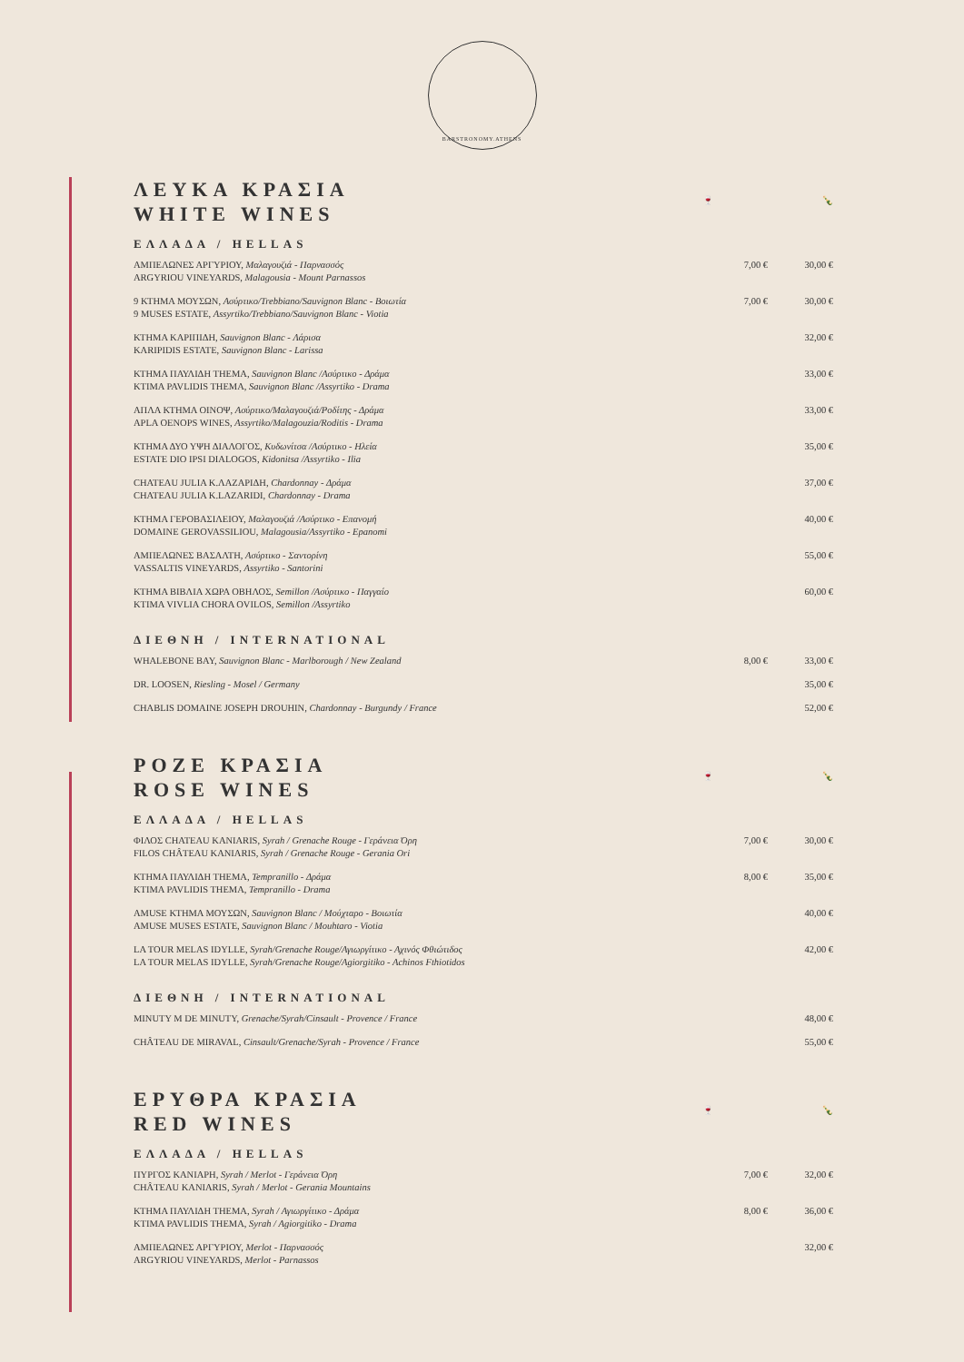BARSTRONOMY.ATHENS
ΛΕΥΚΑ ΚΡΑΣΙΑ
WHITE WINES
🍷 🍾
ΕΛΛΑΔΑ / HELLAS
| ΑΜΠΕΛΩΝΕΣ ΑΡΓΥΡΙΟΥ, Μαλαγουζιά - Παρνασσός ARGYRIOU VINEYARDS, Malagousia - Mount Parnassos | 7,00 € | 30,00 € |
| 9 ΚΤΗΜΑ ΜΟΥΣΩΝ, Ασύρτικο/Trebbiano/Sauvignon Blanc - Βοιωτία 9 MUSES ESTATE, Assyrtiko/Trebbiano/Sauvignon Blanc - Viotia | 7,00 € | 30,00 € |
| ΚΤΗΜΑ ΚΑΡΙΠΙΔΗ, Sauvignon Blanc - Λάρισα KARIPIDIS ESTATE, Sauvignon Blanc - Larissa | | 32,00 € |
| ΚΤΗΜΑ ΠΑΥΛΙΔΗ THEMA, Sauvignon Blanc /Ασύρτικο - Δράμα KTIMA PAVLIDIS THEMA, Sauvignon Blanc /Assyrtiko - Drama | | 33,00 € |
| ΑΠΛΑ ΚΤΗΜΑ ΟΙΝΟΨ, Ασύρτικο/Μαλαγουζιά/Ροδίτης - Δράμα APLA OENOPS WINES, Assyrtiko/Malagouzia/Roditis - Drama | | 33,00 € |
| ΚΤΗΜΑ ΔΥΟ ΥΨΗ ΔΙΑΛΟΓΟΣ, Κυδωνίτσα /Ασύρτικο - Ηλεία ESTATE DIO IPSI DIALOGOS, Kidonitsa /Assyrtiko - Ilia | | 35,00 € |
| CHATEAU JULIA Κ.ΛΑΖΑΡΙΔΗ, Chardonnay - Δράμα CHATEAU JULIA K.LAZARIDI, Chardonnay - Drama | | 37,00 € |
| ΚΤΗΜΑ ΓΕΡΟΒΑΣΙΛΕΙΟΥ, Μαλαγουζιά /Ασύρτικο - Επανομή DOMAINE GEROVASSILIOU, Malagousia/Assyrtiko - Epanomi | | 40,00 € |
| ΑΜΠΕΛΩΝΕΣ ΒΑΣΑΛΤΗ, Ασύρτικο - Σαντορίνη VASSALTIS VINEYARDS, Assyrtiko - Santorini | | 55,00 € |
| ΚΤΗΜΑ ΒΙΒΛΙΑ ΧΩΡΑ ΟΒΗΛΟΣ, Semillon /Ασύρτικο - Παγγαίο KTIMA VIVLIA CHORA OVILOS, Semillon /Assyrtiko | | 60,00 € |
ΔΙΕΘΝΗ / INTERNATIONAL
| WHALEBONE BAY, Sauvignon Blanc - Marlborough / New Zealand | 8,00 € | 33,00 € |
| DR. LOOSEN, Riesling - Mosel / Germany | | 35,00 € |
| CHABLIS DOMAINE JOSEPH DROUHIN, Chardonnay - Burgundy / France | | 52,00 € |
ΡΟΖΕ ΚΡΑΣΙΑ
ROSE WINES
🍷 🍾
ΕΛΛΑΔΑ / HELLAS
| ΦΙΛΟΣ CHATEAU KANIARIS, Syrah / Grenache Rouge - Γεράνεια Όρη FILOS CHÂTEAU KANIARIS, Syrah / Grenache Rouge - Gerania Ori | 7,00 € | 30,00 € |
| ΚΤΗΜΑ ΠΑΥΛΙΔΗ THEMA, Tempranillo - Δράμα KTIMA PAVLIDIS THEMA, Tempranillo - Drama | 8,00 € | 35,00 € |
| AMUSE ΚΤΗΜΑ ΜΟΥΣΩΝ, Sauvignon Blanc / Μούχταρο - Βοιωτία AMUSE MUSES ESTATE, Sauvignon Blanc / Mouhtaro - Viotia | | 40,00 € |
| LA TOUR MELAS IDYLLE, Syrah/Grenache Rouge/Αγιωργίτικο - Αχινός Φθιώτιδος LA TOUR MELAS IDYLLE, Syrah/Grenache Rouge/Agiorgitiko - Achinos Fthiotidos | | 42,00 € |
ΔΙΕΘΝΗ / INTERNATIONAL
| MINUTY M DE MINUTY, Grenache/Syrah/Cinsault - Provence / France | | 48,00 € |
| CHÂTEAU DE MIRAVAL, Cinsault/Grenache/Syrah - Provence / France | | 55,00 € |
ΕΡΥΘΡΑ ΚΡΑΣΙΑ
RED WINES
🍷 🍾
ΕΛΛΑΔΑ / HELLAS
| ΠΥΡΓΟΣ ΚΑΝΙΑΡΗ, Syrah / Merlot - Γεράνεια Όρη CHÂTEAU KANIARIS, Syrah / Merlot - Gerania Mountains | 7,00 € | 32,00 € |
| ΚΤΗΜΑ ΠΑΥΛΙΔΗ THEMA, Syrah / Αγιωργίτικο - Δράμα KTIMA PAVLIDIS THEMA, Syrah / Agiorgitiko - Drama | 8,00 € | 36,00 € |
| ΑΜΠΕΛΩΝΕΣ ΑΡΓΥΡΙΟΥ, Merlot - Παρνασσός ARGYRIOU VINEYARDS, Merlot - Parnassos | | 32,00 € |